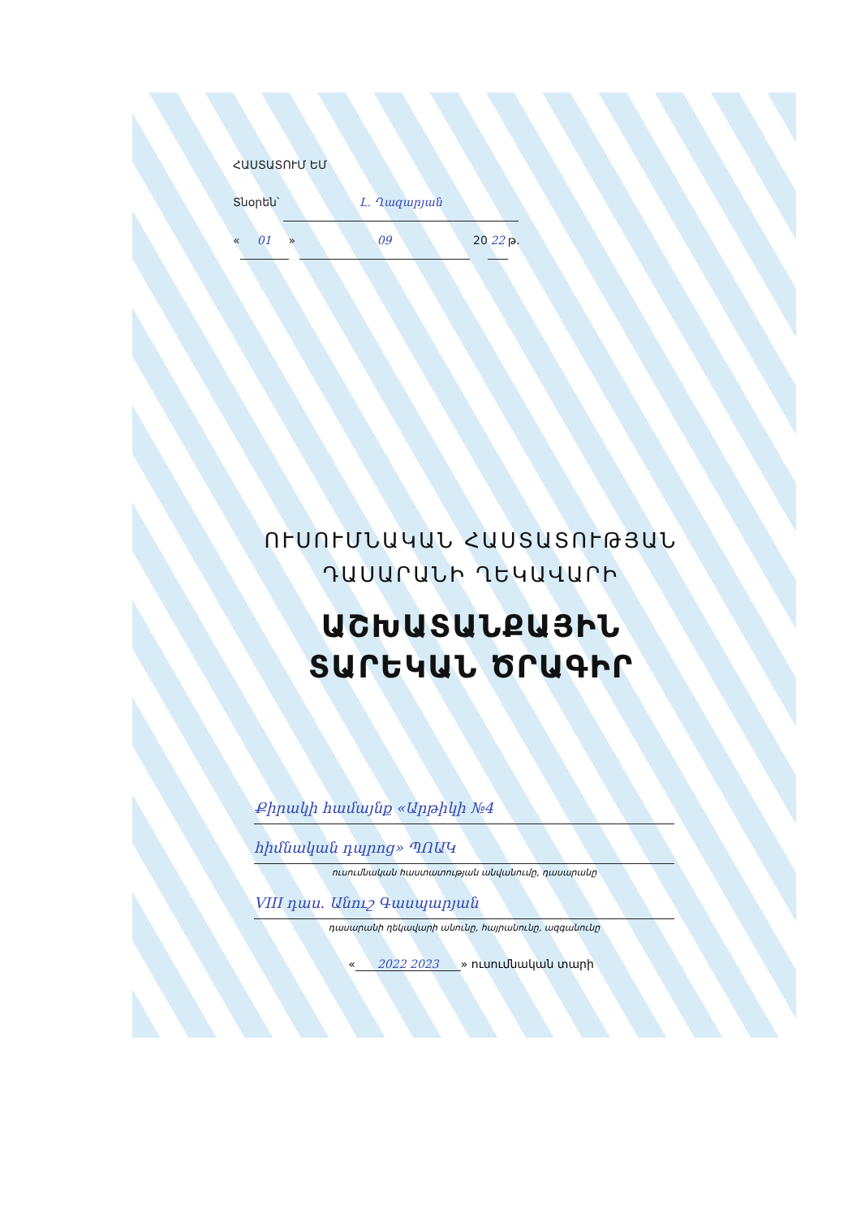ՀԱՍՏԱՏՈՒՄ ԵՄ
Տնօրեն՝ Լ. Ղազարյան
« 01 » 09 20 22 թ.
ՈՒՍՈՒՄՆԱԿԱՆ ՀԱՍՏԱՏՈՒԹՅԱՆ
ԴԱՍԱՐԱՆԻ ՂԵԿԱՎԱՐԻ
ԱՇԽԱՏԱՆՔԱՅԻՆ
ՏԱՐԵԿԱՆ ԾՐԱԳԻՐ
Քիրակի համայնք «Արթիկի №4
հիմնական դպրոց» ՊՈԱԿ
ուսումնական հաստատության անվանումը, դասարանը
VIII դաս. Անուշ Գասպարյան
դասարանի ղեկավարի անունը, հայրանունը, ազգանունը
« 2022 2023 » ուսումնական տարի